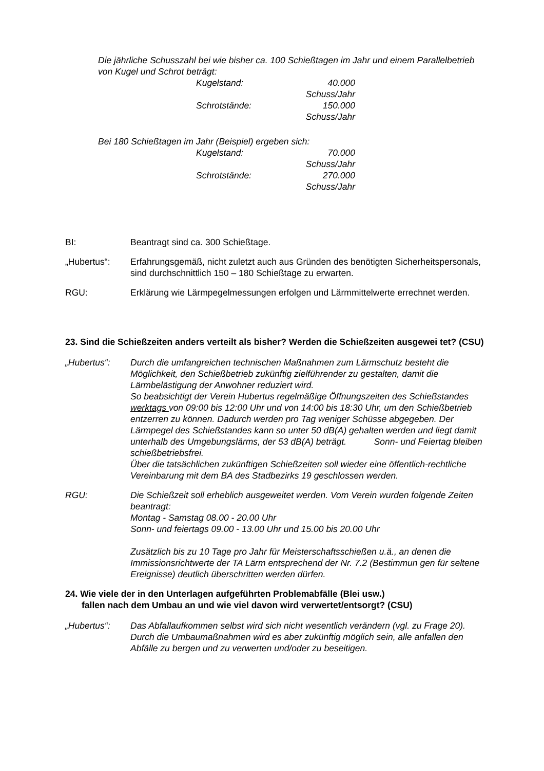Die jährliche Schusszahl bei wie bisher ca. 100 Schießtagen im Jahr und einem Parallelbetrieb von Kugel und Schrot beträgt:
Kugelstand: 40.000 Schuss/Jahr
Schrotstände: 150.000 Schuss/Jahr
Bei 180 Schießtagen im Jahr (Beispiel) ergeben sich:
Kugelstand: 70.000 Schuss/Jahr
Schrotstände: 270.000 Schuss/Jahr
BI: Beantragt sind ca. 300 Schießtage.
„Hubertus“: Erfahrungsgemäß, nicht zuletzt auch aus Gründen des benötigten Sicherheitspersonals, sind durchschnittlich 150 – 180 Schießtage zu erwarten.
RGU: Erklärung wie Lärmpegelmessungen erfolgen und Lärmmittelwerte errechnet werden.
23. Sind die Schießzeiten anders verteilt als bisher? Werden die Schießzeiten ausgewei tet? (CSU)
„Hubertus“: Durch die umfangreichen technischen Maßnahmen zum Lärmschutz besteht die Möglichkeit, den Schießbetrieb zukünftig zielführender zu gestalten, damit die Lärmbelästigung der Anwohner reduziert wird.
So beabsichtigt der Verein Hubertus regelmäßige Öffnungszeiten des Schießstandes werktags von 09:00 bis 12:00 Uhr und von 14:00 bis 18:30 Uhr, um den Schießbetrieb entzerren zu können. Dadurch werden pro Tag weniger Schüsse abgegeben. Der Lärmpegel des Schießstandes kann so unter 50 dB(A) gehalten werden und liegt damit unterhalb des Umgebungslärms, der 53 dB(A) beträgt. Sonn- und Feiertag bleiben schießbetriebsfrei.
Über die tatsächlichen zukünftigen Schießzeiten soll wieder eine öffentlich-rechtliche Vereinbarung mit dem BA des Stadbezirks 19 geschlossen werden.
RGU: Die Schießzeit soll erheblich ausgeweitet werden. Vom Verein wurden folgende Zeiten beantragt:
Montag - Samstag 08.00 - 20.00 Uhr
Sonn- und feiertags 09.00 - 13.00 Uhr und 15.00 bis 20.00 Uhr
Zusätzlich bis zu 10 Tage pro Jahr für Meisterschaftsschießen u.ä., an denen die Immissionsrichtwerte der TA Lärm entsprechend der Nr. 7.2 (Bestimmun gen für seltene Ereignisse) deutlich überschritten werden dürfen.
24. Wie viele der in den Unterlagen aufgeführten Problemabfälle (Blei usw.)
fallen nach dem Umbau an und wie viel davon wird verwertet/entsorgt? (CSU)
„Hubertus“: Das Abfallaufkommen selbst wird sich nicht wesentlich verändern (vgl. zu Frage 20).
Durch die Umbaumaßnahmen wird es aber zukünftig möglich sein, alle anfallen den Abfälle zu bergen und zu verwerten und/oder zu beseitigen.